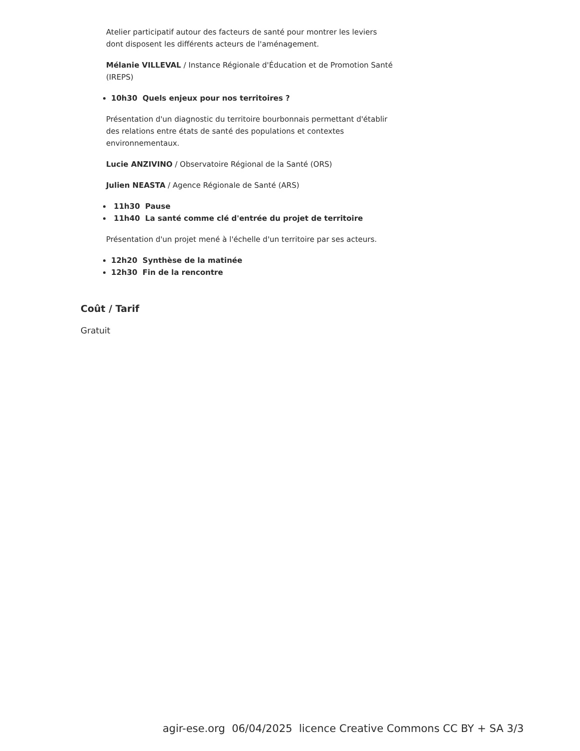Atelier participatif autour des facteurs de santé pour montrer les leviers dont disposent les différents acteurs de l'aménagement.
Mélanie VILLEVAL / Instance Régionale d'Éducation et de Promotion Santé (IREPS)
10h30 Quels enjeux pour nos territoires ?
Présentation d'un diagnostic du territoire bourbonnais permettant d'établir des relations entre états de santé des populations et contextes environnementaux.
Lucie ANZIVINO / Observatoire Régional de la Santé (ORS)
Julien NEASTA / Agence Régionale de Santé (ARS)
11h30 Pause
11h40 La santé comme clé d'entrée du projet de territoire
Présentation d'un projet mené à l'échelle d'un territoire par ses acteurs.
12h20 Synthèse de la matinée
12h30 Fin de la rencontre
Coût / Tarif
Gratuit
agir-ese.org 06/04/2025 licence Creative Commons CC BY + SA 3/3